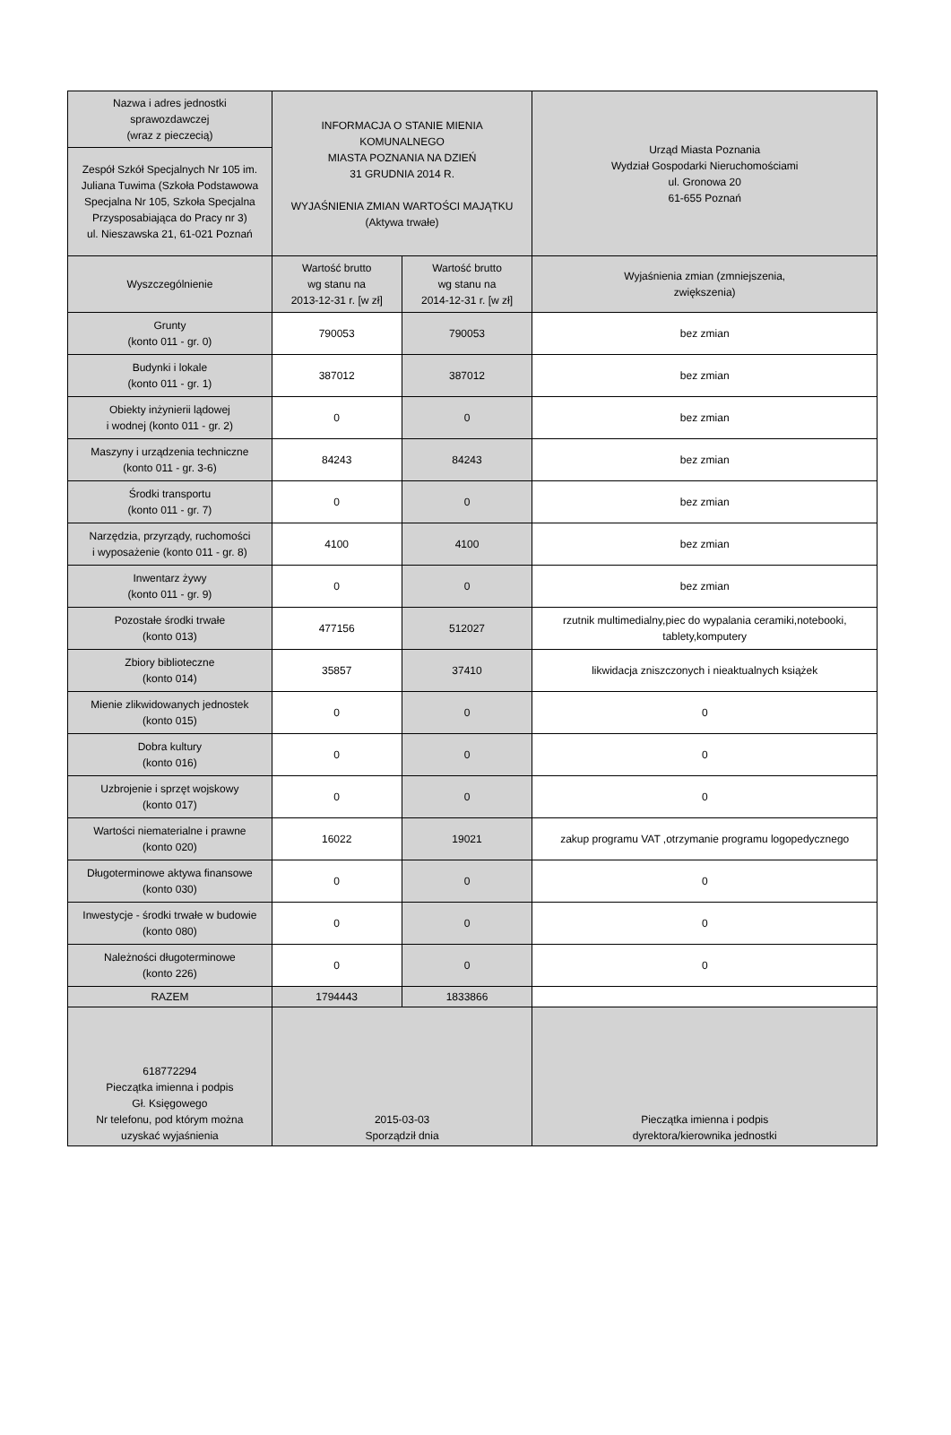| Nazwa i adres jednostki sprawozdawczej (wraz z pieczecią) | INFORMACJA O STANIE MIENIA KOMUNALNEGO MIASTA POZNANIA NA DZIEŃ 31 GRUDNIA 2014 R. WYJAŚNIENIA ZMIAN WARTOŚCI MAJĄTKU (Aktywa trwałe) | | Urząd Miasta Poznania Wydział Gospodarki Nieruchomościami ul. Gronowa 20 61-655 Poznań |
| Zespół Szkół Specjalnych Nr 105 im. Juliana Tuwima (Szkoła Podstawowa Specjalna Nr 105, Szkoła Specjalna Przysposabiająca do Pracy nr 3) ul. Nieszawska 21, 61-021 Poznań | | | |
| Wyszczególnienie | Wartość brutto wg stanu na 2013-12-31 r. [w zł] | Wartość brutto wg stanu na 2014-12-31 r. [w zł] | Wyjaśnienia zmian (zmniejszenia, zwiększenia) |
| Grunty (konto 011 - gr. 0) | 790053 | 790053 | bez zmian |
| Budynki i lokale (konto 011 - gr. 1) | 387012 | 387012 | bez zmian |
| Obiekty inżynierii lądowej i wodnej (konto 011 - gr. 2) | 0 | 0 | bez zmian |
| Maszyny i urządzenia techniczne (konto 011 - gr. 3-6) | 84243 | 84243 | bez zmian |
| Środki transportu (konto 011 - gr. 7) | 0 | 0 | bez zmian |
| Narzędzia, przyrządy, ruchomości i wyposażenie (konto 011 - gr. 8) | 4100 | 4100 | bez zmian |
| Inwentarz żywy (konto 011 - gr. 9) | 0 | 0 | bez zmian |
| Pozostałe środki trwałe (konto 013) | 477156 | 512027 | rzutnik multimedialny,piec do wypalania ceramiki,notebooki, tablety,komputery |
| Zbiory biblioteczne (konto 014) | 35857 | 37410 | likwidacja zniszczonych i nieaktualnych książek |
| Mienie zlikwidowanych jednostek (konto 015) | 0 | 0 | 0 |
| Dobra kultury (konto 016) | 0 | 0 | 0 |
| Uzbrojenie i sprzęt wojskowy (konto 017) | 0 | 0 | 0 |
| Wartości niematerialne i prawne (konto 020) | 16022 | 19021 | zakup programu VAT ,otrzymanie programu logopedycznego |
| Długoterminowe aktywa finansowe (konto 030) | 0 | 0 | 0 |
| Inwestycje - środki trwałe w budowie (konto 080) | 0 | 0 | 0 |
| Należności długoterminowe (konto 226) | 0 | 0 | 0 |
| RAZEM | 1794443 | 1833866 | |
| 618772294 Pieczątka imienna i podpis Gł. Księgowego Nr telefonu, pod którym można uzyskać wyjaśnienia | 2015-03-03 Sporządził dnia | | Pieczątka imienna i podpis dyrektora/kierownika jednostki |